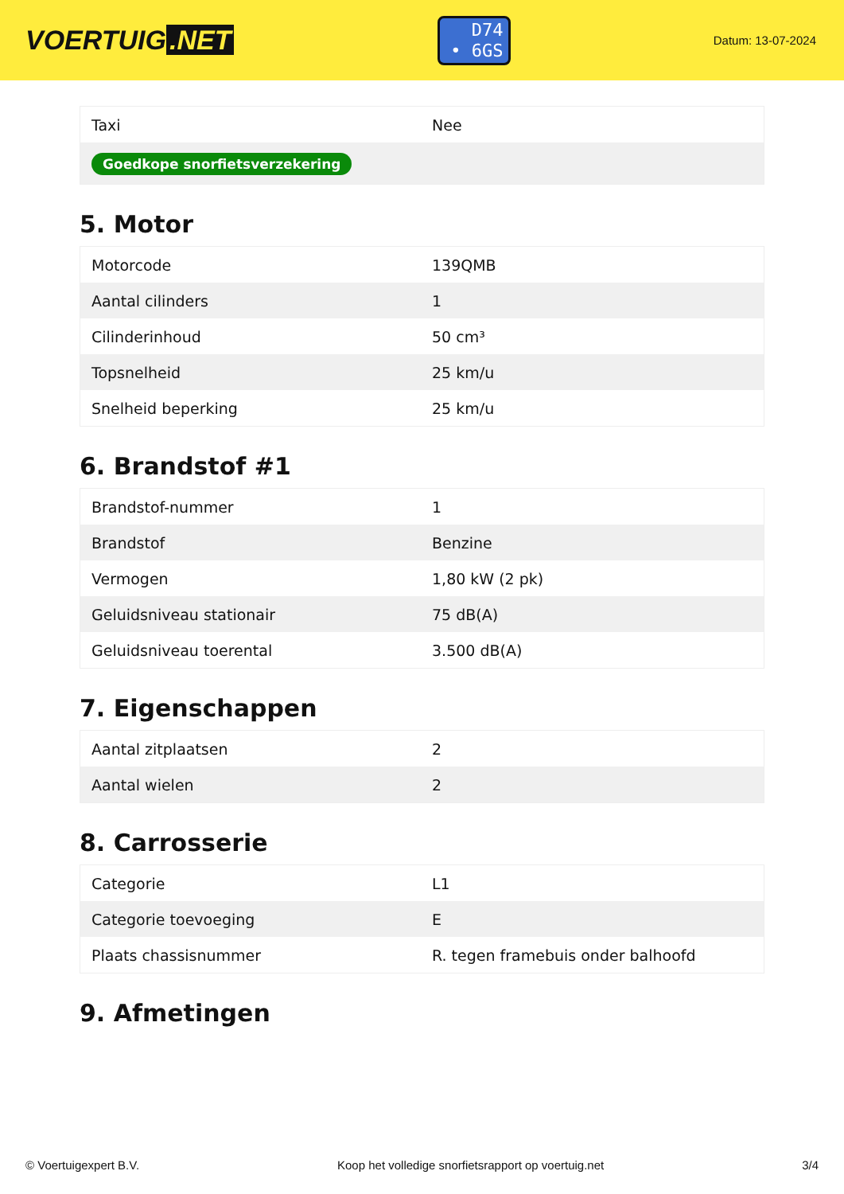VOERTUIG.NET
D74
• 6GS
Datum: 13-07-2024
| Taxi | Nee |
| Goedkope snorfietsverzekering | |
5. Motor
| Motorcode | 139QMB |
| Aantal cilinders | 1 |
| Cilinderinhoud | 50 cm³ |
| Topsnelheid | 25 km/u |
| Snelheid beperking | 25 km/u |
6. Brandstof #1
| Brandstof-nummer | 1 |
| Brandstof | Benzine |
| Vermogen | 1,80 kW (2 pk) |
| Geluidsniveau stationair | 75 dB(A) |
| Geluidsniveau toerental | 3.500 dB(A) |
7. Eigenschappen
| Aantal zitplaatsen | 2 |
| Aantal wielen | 2 |
8. Carrosserie
| Categorie | L1 |
| Categorie toevoeging | E |
| Plaats chassisnummer | R. tegen framebuis onder balhoofd |
9. Afmetingen
© Voertuigexpert B.V. Koop het volledige snorfietsrapport op voertuig.net 3/4